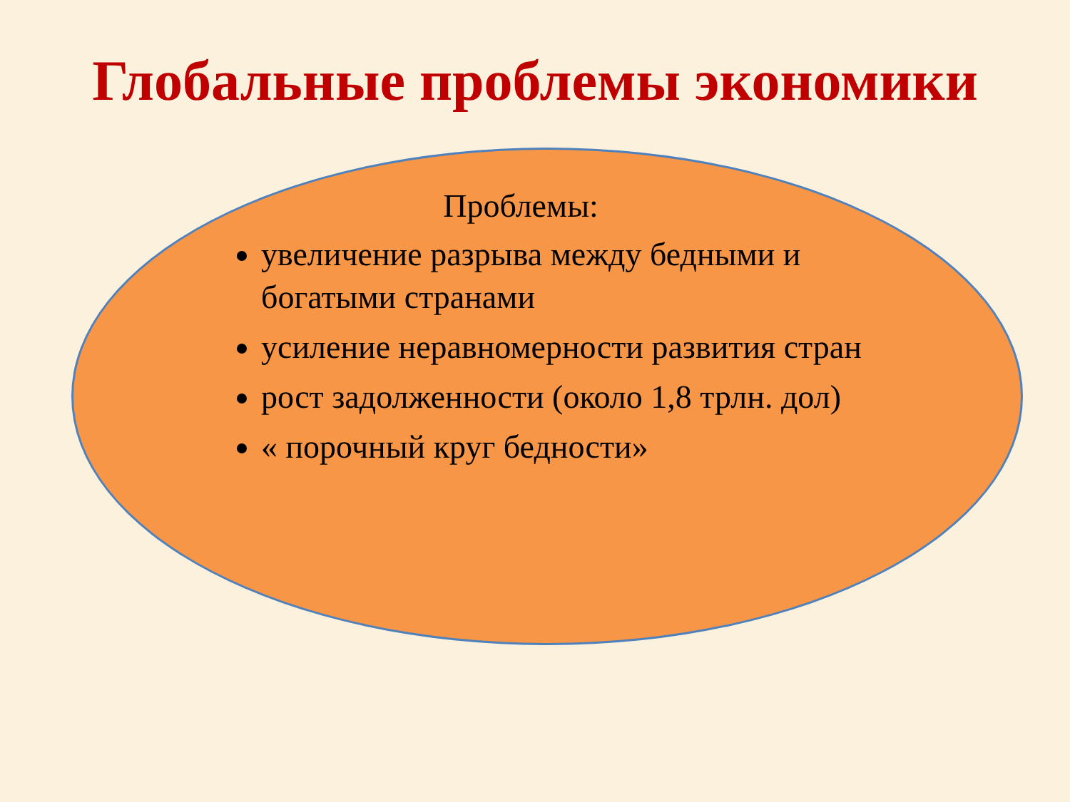Глобальные проблемы экономики
Проблемы:
увеличение разрыва между бедными и богатыми странами
усиление неравномерности развития стран
рост задолженности (около 1,8 трлн. дол)
« порочный круг бедности»